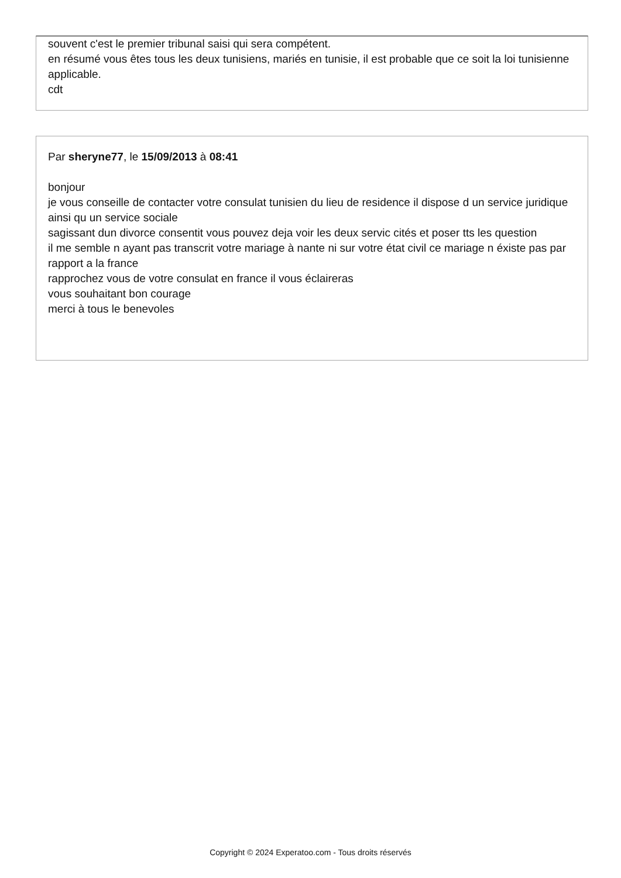souvent c'est le premier tribunal saisi qui sera compétent.
en résumé vous êtes tous les deux tunisiens, mariés en tunisie, il est probable que ce soit la loi tunisienne applicable.
cdt
Par sheryne77, le 15/09/2013 à 08:41
bonjour
je vous conseille de contacter votre consulat tunisien du lieu de residence il dispose d un service juridique
ainsi qu un service sociale
sagissant dun divorce consentit vous pouvez deja voir les deux servic cités et poser tts les question
il me semble n ayant pas transcrit votre mariage à nante ni sur votre état civil ce mariage n éxiste pas par rapport a la france
rapprochez vous de votre consulat en france il vous éclaireras
vous souhaitant bon courage
merci à tous le benevoles
Copyright © 2024 Experatoo.com - Tous droits réservés